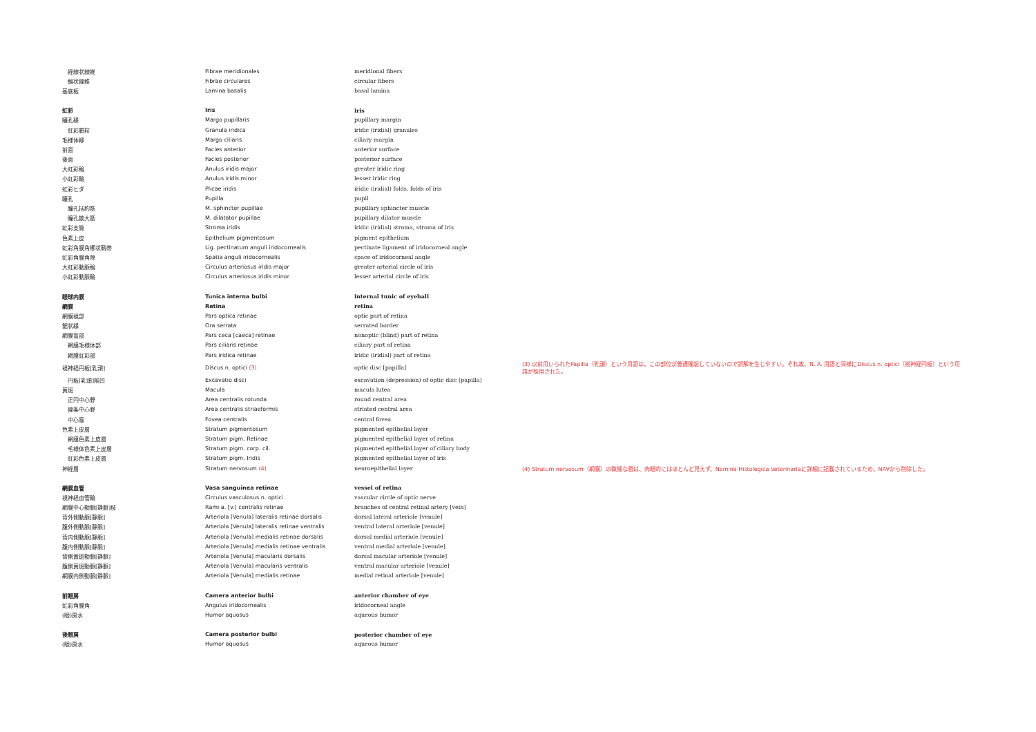| 経線状線維 | Fibrae meridionales | meridional fibers | |
| 輪状線維 | Fibrae circulares | circular fibers | |
| 基底板 | Lamina basalis | basal lamina | |
| 虹彩 | Iris | iris | |
| 瞳孔縁 | Margo pupillaris | pupillary margin | |
| 虹彩顆粒 | Granula iridica | iridic (iridial) granules | |
| 毛様体縁 | Margo ciliaris | ciliary margin | |
| 前面 | Facies anterior | anterior surface | |
| 後面 | Facies posterior | posterior surface | |
| 大虹彩輪 | Anulus iridis major | greater iridic ring | |
| 小虹彩輪 | Anulus iridis minor | lesser iridic ring | |
| 虹彩ヒダ | Plicae iridis | iridic (iridial) folds, folds of iris | |
| 瞳孔 | Pupilla | pupil | |
| 瞳孔括約筋 | M. sphincter pupillae | pupillary sphincter muscle | |
| 瞳孔散大筋 | M. dilatator pupillae | pupillary dilator muscle | |
| 虹彩支質 | Stroma iridis | iridic (iridial) stroma, stroma of iris | |
| 色素上皮 | Epithelium pigmentosum | pigment epithelium | |
| 虹彩角膜角櫛状靱帯 | Lig. pectinatum anguli iridocornealis | pectinate ligament of iridocorneal angle | |
| 虹彩角膜角隙 | Spatia anguli iridocornealis | space of iridocorneal angle | |
| 大虹彩動脈輪 | Circulus arteriosus iridis major | greater arterial circle of iris | |
| 小虹彩動脈輪 | Circulus arteriosus iridis minor | lesser arterial circle of iris | |
| 眼球内膜 | Tunica interna bulbi | internal tunic of eyeball | |
| 網膜 | Retina | retina | |
| 網膜視部 | Pars optica retinae | optic part of retina | |
| 鋸状縁 | Ora serrata | serrated border | |
| 網膜盲部 | Pars ceca [caeca] retinae | nonoptic (blind) part of retina | |
| 網膜毛様体部 | Pars ciliaris retinae | ciliary part of retina | |
| 網膜虹彩部 | Pars iridica retinae | iridic (iridial) part of retina | |
| 視神経円板[乳頭] | Discus n. optici (3) | optic disc [papilla] | (3) 以前用いられたPapilla（乳頭）という用語は、この部位が普通隆起していないので誤解を生じやすい。それ故、N. A. 用語と同様にDiscus n. optici（視神経円板）という用語が採用された。 |
| 円板[乳頭]陥凹 | Excavatio disci | excavation (depression) of optic disc [papilla] | |
| 黄斑 | Macula | macula lutea | |
| 正円中心野 | Area centralis rotunda | round central area | |
| 線条中心野 | Area centralis striaeformis | striated central area | |
| 中心窩 | Fovea centralis | central fovea | |
| 色素上皮層 | Stratum pigmentosum | pigmented epithelial layer | |
| 網膜色素上皮層 | Stratum pigm. Retinae | pigmented epithelial layer of retina | |
| 毛様体色素上皮層 | Stratum pigm. corp. cil. | pigmented epithelial layer of ciliary body | |
| 虹彩色素上皮層 | Stratum pigm. Iridis | pigmented epithelial layer of iris | |
| 神経層 | Stratum nervosum (4) | neuroepithelial layer | (4) Stratum nervosum（網膜）の微細な層は、肉眼的にはほとんど見えず、Nomina Histologica Veterinariaに詳細に記載されているため、NAVから削除した。 |
| 網膜血管 | Vasa sanguinea retinae | vessel of retina | |
| 視神経血管輪 | Circulus vasculosus n. optici | vascular circle of optic nerve | |
| 網膜中心動脈[静脈]枝 | Rami a. [v.] centralis retinae | branches of central retinal artery [vein] | |
| 背外側動脈[静脈] | Arteriola [Venula] lateralis retinae dorsalis | dorsal lateral arteriole [venule] | |
| 腹外側動脈[静脈] | Arteriola [Venula] lateralis retinae ventralis | ventral lateral arteriole [venule] | |
| 背内側動脈[静脈] | Arteriola [Venula] medialis retinae dorsalis | dorsal medial arteriole [venule] | |
| 腹内側動脈[静脈] | Arteriola [Venula] medialis retinae ventralis | ventral medial arteriole [venule] | |
| 背側黄斑動脈[静脈] | Arteriola [Venula] macularis dorsalis | dorsal macular arteriole [venule] | |
| 腹側黄斑動脈[静脈] | Arteriola [Venula] macularis ventralis | ventral macular arteriole [venule] | |
| 網膜内側動脈[静脈] | Arteriola [Venula] medialis retinae | medial retinal arteriole [venule] | |
| 前眼房 | Camera anterior bulbi | anterior chamber of eye | |
| 虹彩角膜角 | Angulus iridocornealis | iridocorneal angle | |
| (眼)房水 | Humor aquosus | aqueous humor | |
| 後眼房 | Camera posterior bulbi | posterior chamber of eye | |
| (眼)房水 | Humor aquosus | aqueous humor | |